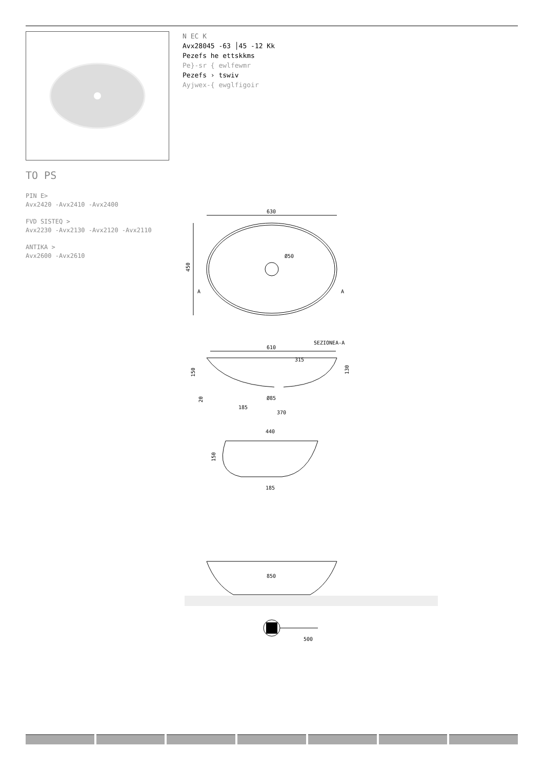N EC K
Avx28045 -63 │45 -12 Kk
Pezefs he ettskkms
Pe}-sr { ewlfewmr
Pezefs › tswiv
Ayjwex-{ ewglfigoir
TO PS
PIN E>
Avx2420 -Avx2410 -Avx2400
FVD SISTEQ >
Avx2230 -Avx2130 -Avx2120 -Avx2110
ANTIKA >
Avx2600 -Avx2610
630
450
A
A
Ø50
SEZIONEA-A
610
315
150
130
20
Ø85
185
370
440
150
185
850
500